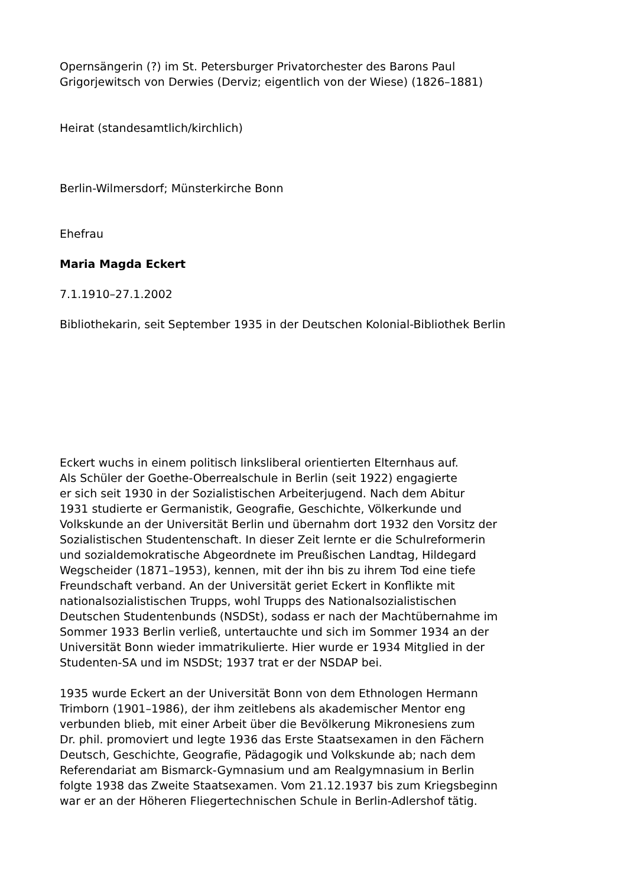Opernsängerin (?) im St. Petersburger Privatorchester des Barons Paul
Grigorjewitsch von Derwies (Derviz; eigentlich von der Wiese) (1826–1881)
Heirat (standesamtlich/kirchlich)
Berlin-Wilmersdorf; Münsterkirche Bonn
Ehefrau
Maria Magda Eckert
7.1.1910–27.1.2002
Bibliothekarin, seit September 1935 in der Deutschen Kolonial-Bibliothek Berlin
Eckert wuchs in einem politisch linksliberal orientierten Elternhaus auf.
Als Schüler der Goethe-Oberrealschule in Berlin (seit 1922) engagierte
er sich seit 1930 in der Sozialistischen Arbeiterjugend. Nach dem Abitur
1931 studierte er Germanistik, Geografie, Geschichte, Völkerkunde und
Volkskunde an der Universität Berlin und übernahm dort 1932 den Vorsitz der
Sozialistischen Studentenschaft. In dieser Zeit lernte er die Schulreformerin
und sozialdemokratische Abgeordnete im Preußischen Landtag, Hildegard
Wegscheider (1871–1953), kennen, mit der ihn bis zu ihrem Tod eine tiefe
Freundschaft verband. An der Universität geriet Eckert in Konflikte mit
nationalsozialistischen Trupps, wohl Trupps des Nationalsozialistischen
Deutschen Studentenbunds (NSDSt), sodass er nach der Machtübernahme im
Sommer 1933 Berlin verließ, untertauchte und sich im Sommer 1934 an der
Universität Bonn wieder immatrikulierte. Hier wurde er 1934 Mitglied in der
Studenten-SA und im NSDSt; 1937 trat er der NSDAP bei.
1935 wurde Eckert an der Universität Bonn von dem Ethnologen Hermann
Trimborn (1901–1986), der ihm zeitlebens als akademischer Mentor eng
verbunden blieb, mit einer Arbeit über die Bevölkerung Mikronesiens zum
Dr. phil. promoviert und legte 1936 das Erste Staatsexamen in den Fächern
Deutsch, Geschichte, Geografie, Pädagogik und Volkskunde ab; nach dem
Referendariat am Bismarck-Gymnasium und am Realgymnasium in Berlin
folgte 1938 das Zweite Staatsexamen. Vom 21.12.1937 bis zum Kriegsbeginn
war er an der Höheren Fliegertechnischen Schule in Berlin-Adlershof tätig.